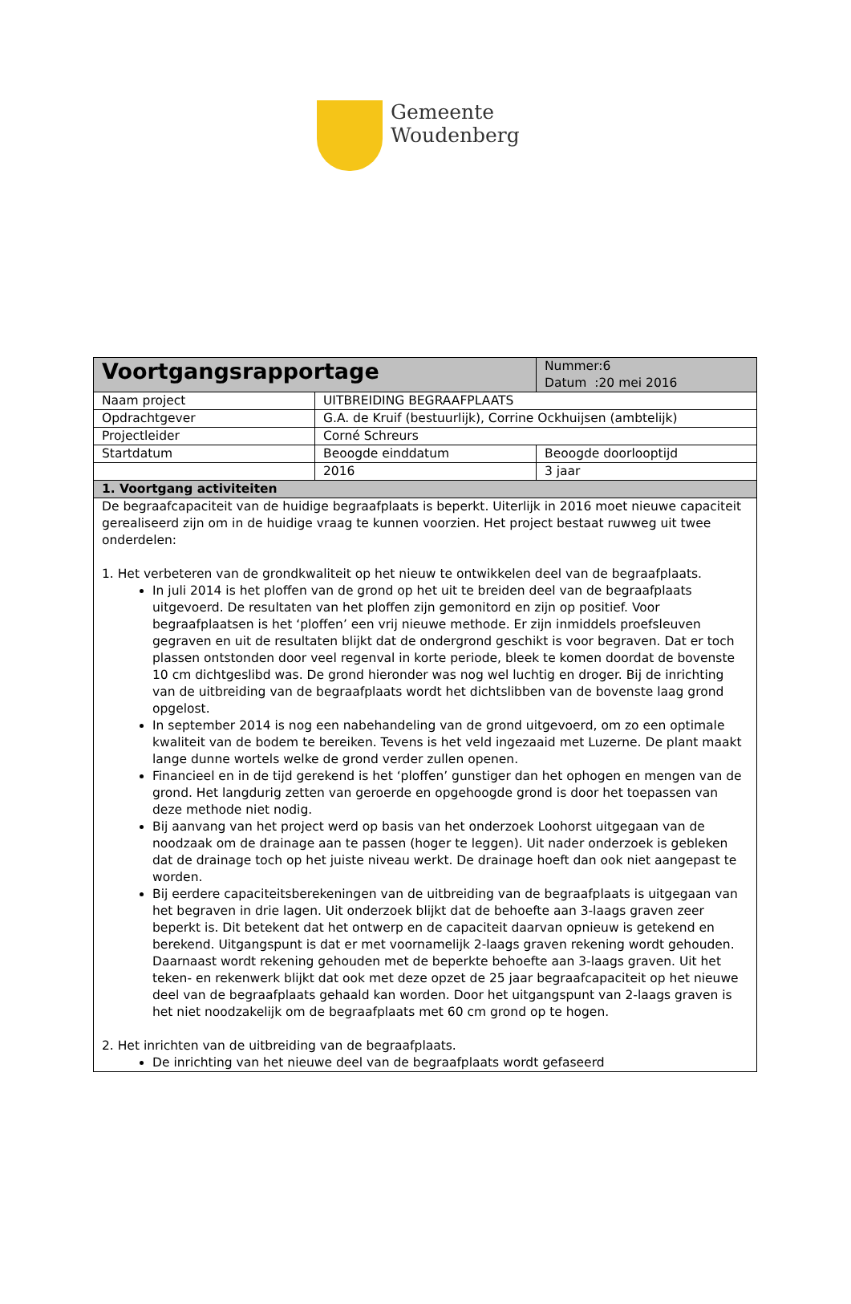Gemeente
Woudenberg
| Voortgangsrapportage | | Nummer:6 Datum :20 mei 2016 |
| Naam project | UITBREIDING BEGRAAFPLAATS | |
| Opdrachtgever | G.A. de Kruif (bestuurlijk), Corrine Ockhuijsen (ambtelijk) | |
| Projectleider | Corné Schreurs | |
| Startdatum | Beoogde einddatum | Beoogde doorlooptijd |
| | 2016 | 3 jaar |
| 1. Voortgang activiteiten | | |
| De begraafcapaciteit van de huidige begraafplaats is beperkt. Uiterlijk in 2016 moet nieuwe capaciteit gerealiseerd zijn om in de huidige vraag te kunnen voorzien. Het project bestaat ruwweg uit twee onderdelen: 1. Het verbeteren van de grondkwaliteit op het nieuw te ontwikkelen deel van de begraafplaats. In juli 2014 is het ploffen van de grond op het uit te breiden deel van de begraafplaats uitgevoerd. De resultaten van het ploffen zijn gemonitord en zijn op positief. Voor begraafplaatsen is het ‘ploffen’ een vrij nieuwe methode. Er zijn inmiddels proefsleuven gegraven en uit de resultaten blijkt dat de ondergrond geschikt is voor begraven. Dat er toch plassen ontstonden door veel regenval in korte periode, bleek te komen doordat de bovenste 10 cm dichtgeslibd was. De grond hieronder was nog wel luchtig en droger. Bij de inrichting van de uitbreiding van de begraafplaats wordt het dichtslibben van de bovenste laag grond opgelost. In september 2014 is nog een nabehandeling van de grond uitgevoerd, om zo een optimale kwaliteit van de bodem te bereiken. Tevens is het veld ingezaaid met Luzerne. De plant maakt lange dunne wortels welke de grond verder zullen openen. Financieel en in de tijd gerekend is het ‘ploffen’ gunstiger dan het ophogen en mengen van de grond. Het langdurig zetten van geroerde en opgehoogde grond is door het toepassen van deze methode niet nodig. Bij aanvang van het project werd op basis van het onderzoek Loohorst uitgegaan van de noodzaak om de drainage aan te passen (hoger te leggen). Uit nader onderzoek is gebleken dat de drainage toch op het juiste niveau werkt. De drainage hoeft dan ook niet aangepast te worden. Bij eerdere capaciteitsberekeningen van de uitbreiding van de begraafplaats is uitgegaan van het begraven in drie lagen. Uit onderzoek blijkt dat de behoefte aan 3-laags graven zeer beperkt is. Dit betekent dat het ontwerp en de capaciteit daarvan opnieuw is getekend en berekend. Uitgangspunt is dat er met voornamelijk 2-laags graven rekening wordt gehouden. Daarnaast wordt rekening gehouden met de beperkte behoefte aan 3-laags graven. Uit het teken- en rekenwerk blijkt dat ook met deze opzet de 25 jaar begraafcapaciteit op het nieuwe deel van de begraafplaats gehaald kan worden. Door het uitgangspunt van 2-laags graven is het niet noodzakelijk om de begraafplaats met 60 cm grond op te hogen. 2. Het inrichten van de uitbreiding van de begraafplaats. De inrichting van het nieuwe deel van de begraafplaats wordt gefaseerd | | |